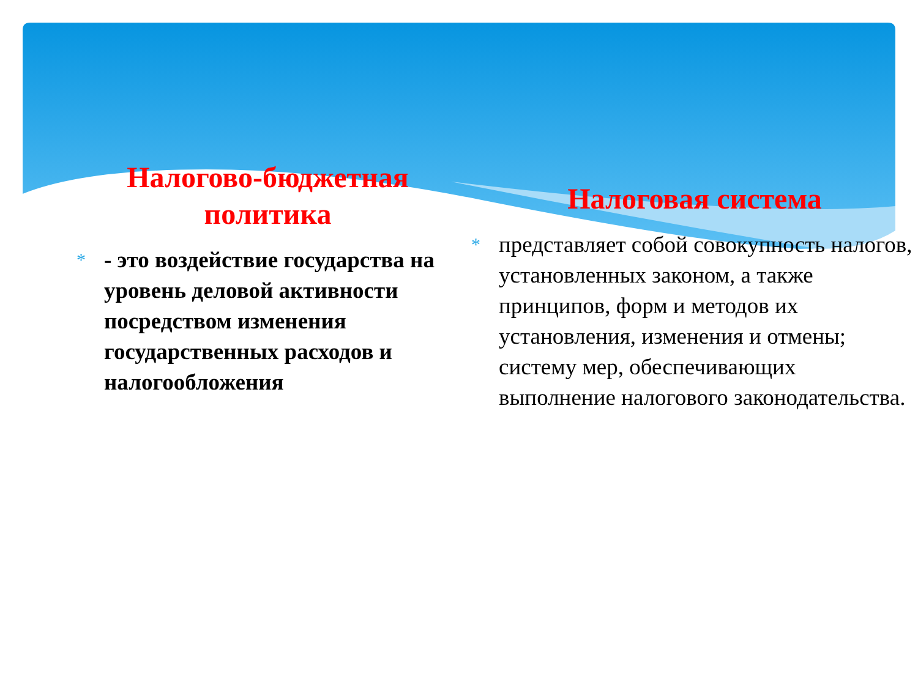Налогово-бюджетная политика
* - это воздействие государства на уровень деловой активности посредством изменения государственных расходов и налогообложения
Налоговая система
* представляет собой совокупность налогов, установленных законом, а также принципов, форм и методов их установления, изменения и отмены; систему мер, обеспечивающих выполнение налогового законодательства.